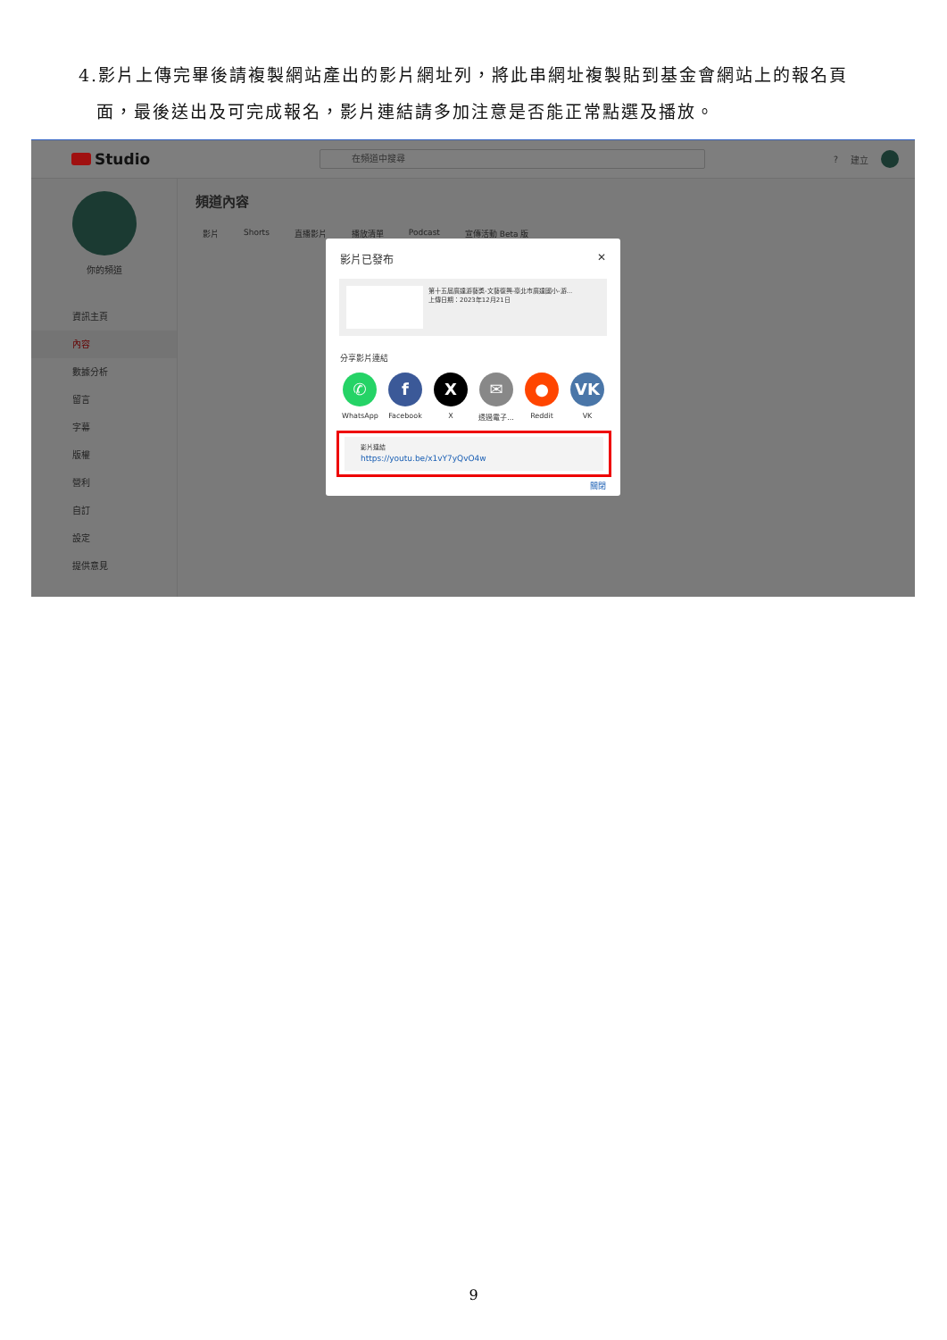4.影片上傳完畢後請複製網站產出的影片網址列，將此串網址複製貼到基金會網站上的報名頁
面，最後送出及可完成報名，影片連結請多加注意是否能正常點選及播放。
Studio
在頻道中搜尋
? 建立
你的頻道
資訊主頁
內容
數據分析
留言
字幕
版權
營利
自訂
設定
提供意見
頻道內容
影片 Shorts 直播影片 播放清單 Podcast 宣傳活動 Beta 版
影片已發布 ✕
第十五屆廣達游藝獎-文藝復興-臺北市廣達國小-游...
上傳日期：2023年12月21日
分享影片連結
✆
WhatsApp
f
Facebook
X
X
✉
透過電子...
●
Reddit
VK
VK
影片連結
https://youtu.be/x1vY7yQvO4w
關閉
9